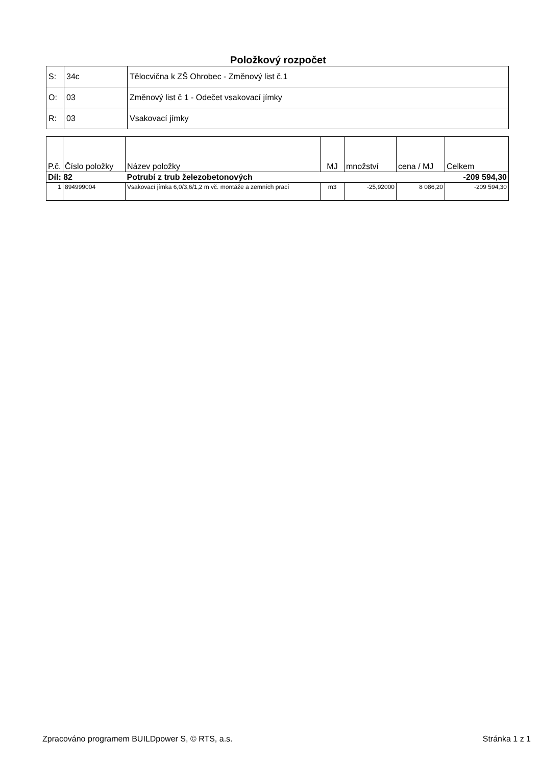Položkový rozpočet
| S: | 34c | Tělocvična k ZŠ Ohrobec - Změnový list č.1 |
| O: | 03 | Změnový list č 1 - Odečet vsakovací jímky |
| R: | 03 | Vsakovací jímky |
| P.č. | Číslo položky | Název položky | MJ | množství | cena / MJ | Celkem |
| --- | --- | --- | --- | --- | --- | --- |
| Díl: 82 | | Potrubí z trub železobetonových | | | | -209 594,30 |
| 1 | 894999004 | Vsakovací jímka 6,0/3,6/1,2 m vč. montáže a zemních prací | m3 | -25,92000 | 8 086,20 | -209 594,30 |
Zpracováno programem BUILDpower S, © RTS, a.s. Stránka 1 z 1